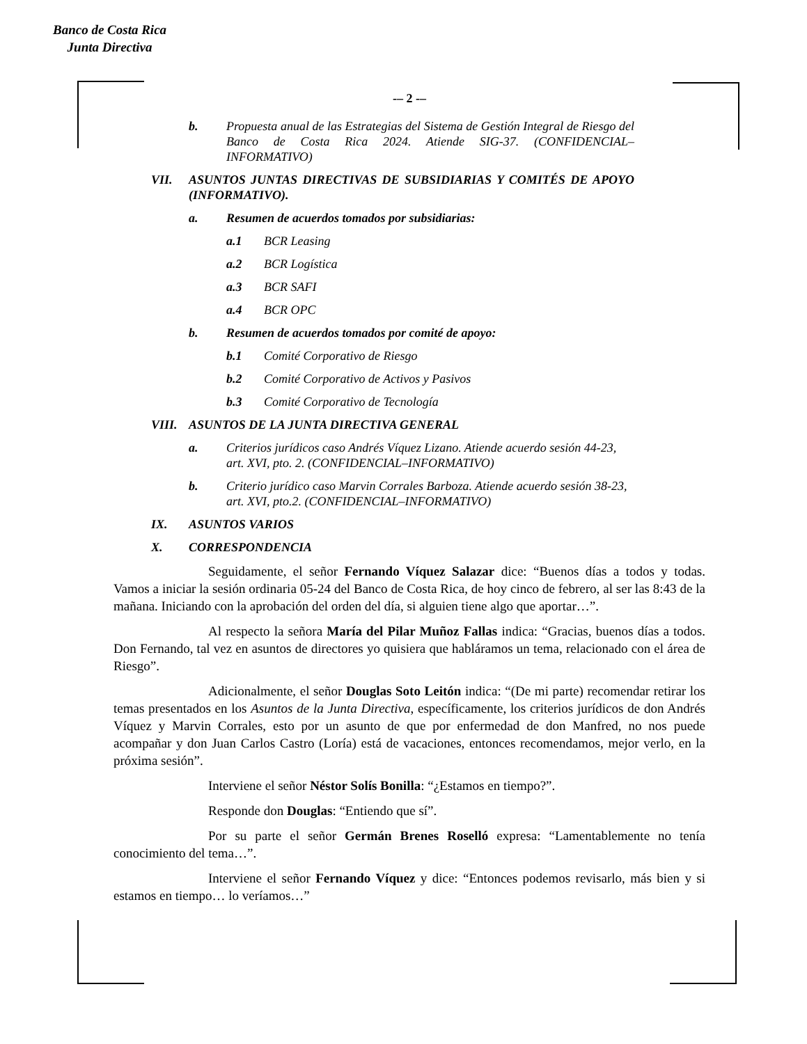Banco de Costa Rica
Junta Directiva
-– 2 -–
b. Propuesta anual de las Estrategias del Sistema de Gestión Integral de Riesgo del Banco de Costa Rica 2024. Atiende SIG-37. (CONFIDENCIAL–INFORMATIVO)
VII. ASUNTOS JUNTAS DIRECTIVAS DE SUBSIDIARIAS Y COMITÉS DE APOYO (INFORMATIVO).
a. Resumen de acuerdos tomados por subsidiarias:
a.1 BCR Leasing
a.2 BCR Logística
a.3 BCR SAFI
a.4 BCR OPC
b. Resumen de acuerdos tomados por comité de apoyo:
b.1 Comité Corporativo de Riesgo
b.2 Comité Corporativo de Activos y Pasivos
b.3 Comité Corporativo de Tecnología
VIII. ASUNTOS DE LA JUNTA DIRECTIVA GENERAL
a. Criterios jurídicos caso Andrés Víquez Lizano. Atiende acuerdo sesión 44-23, art. XVI, pto. 2. (CONFIDENCIAL–INFORMATIVO)
b. Criterio jurídico caso Marvin Corrales Barboza. Atiende acuerdo sesión 38-23, art. XVI, pto.2. (CONFIDENCIAL–INFORMATIVO)
IX. ASUNTOS VARIOS
X. CORRESPONDENCIA
Seguidamente, el señor Fernando Víquez Salazar dice: “Buenos días a todos y todas. Vamos a iniciar la sesión ordinaria 05-24 del Banco de Costa Rica, de hoy cinco de febrero, al ser las 8:43 de la mañana. Iniciando con la aprobación del orden del día, si alguien tiene algo que aportar…”.
Al respecto la señora María del Pilar Muñoz Fallas indica: “Gracias, buenos días a todos. Don Fernando, tal vez en asuntos de directores yo quisiera que habláramos un tema, relacionado con el área de Riesgo”.
Adicionalmente, el señor Douglas Soto Leitón indica: “(De mi parte) recomendar retirar los temas presentados en los Asuntos de la Junta Directiva, específicamente, los criterios jurídicos de don Andrés Víquez y Marvin Corrales, esto por un asunto de que por enfermedad de don Manfred, no nos puede acompañar y don Juan Carlos Castro (Loría) está de vacaciones, entonces recomendamos, mejor verlo, en la próxima sesión”.
Interviene el señor Néstor Solís Bonilla: “¿Estamos en tiempo?”.
Responde don Douglas: “Entiendo que sí”.
Por su parte el señor Germán Brenes Roselló expresa: “Lamentablemente no tenía conocimiento del tema…”.
Interviene el señor Fernando Víquez y dice: “Entonces podemos revisarlo, más bien y si estamos en tiempo… lo veríamos…”